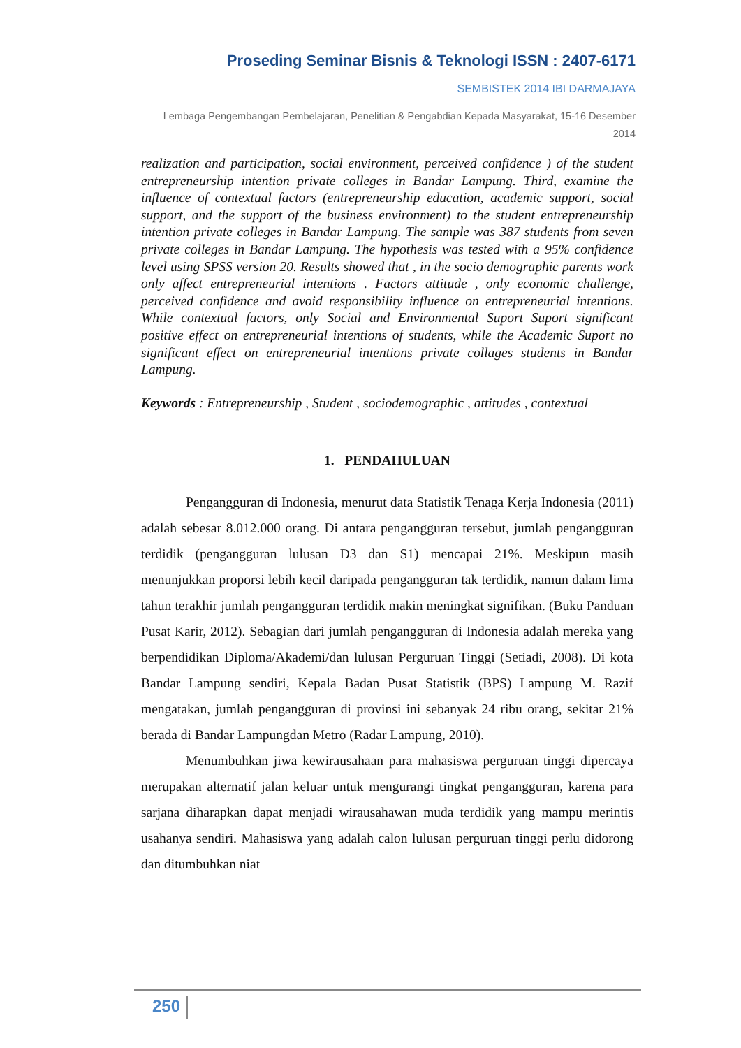Proseding Seminar Bisnis & Teknologi ISSN : 2407-6171
SEMBISTEK 2014 IBI DARMAJAYA
Lembaga Pengembangan Pembelajaran, Penelitian & Pengabdian Kepada Masyarakat, 15-16 Desember 2014
realization and participation, social environment, perceived confidence ) of the student entrepreneurship intention private colleges in Bandar Lampung. Third, examine the influence of contextual factors (entrepreneurship education, academic support, social support, and the support of the business environment) to the student entrepreneurship intention private colleges in Bandar Lampung. The sample was 387 students from seven private colleges in Bandar Lampung. The hypothesis was tested with a 95% confidence level using SPSS version 20. Results showed that , in the socio demographic parents work only affect entrepreneurial intentions . Factors attitude , only economic challenge, perceived confidence and avoid responsibility influence on entrepreneurial intentions. While contextual factors, only Social and Environmental Suport Suport significant positive effect on entrepreneurial intentions of students, while the Academic Suport no significant effect on entrepreneurial intentions private collages students in Bandar Lampung.
Keywords : Entrepreneurship , Student , sociodemographic , attitudes , contextual
1. PENDAHULUAN
Pengangguran di Indonesia, menurut data Statistik Tenaga Kerja Indonesia (2011) adalah sebesar 8.012.000 orang. Di antara pengangguran tersebut, jumlah pengangguran terdidik (pengangguran lulusan D3 dan S1) mencapai 21%. Meskipun masih menunjukkan proporsi lebih kecil daripada pengangguran tak terdidik, namun dalam lima tahun terakhir jumlah pengangguran terdidik makin meningkat signifikan. (Buku Panduan Pusat Karir, 2012). Sebagian dari jumlah pengangguran di Indonesia adalah mereka yang berpendidikan Diploma/Akademi/dan lulusan Perguruan Tinggi (Setiadi, 2008). Di kota Bandar Lampung sendiri, Kepala Badan Pusat Statistik (BPS) Lampung M. Razif mengatakan, jumlah pengangguran di provinsi ini sebanyak 24 ribu orang, sekitar 21% berada di Bandar Lampungdan Metro (Radar Lampung, 2010).
Menumbuhkan jiwa kewirausahaan para mahasiswa perguruan tinggi dipercaya merupakan alternatif jalan keluar untuk mengurangi tingkat pengangguran, karena para sarjana diharapkan dapat menjadi wirausahawan muda terdidik yang mampu merintis usahanya sendiri. Mahasiswa yang adalah calon lulusan perguruan tinggi perlu didorong dan ditumbuhkan niat
250